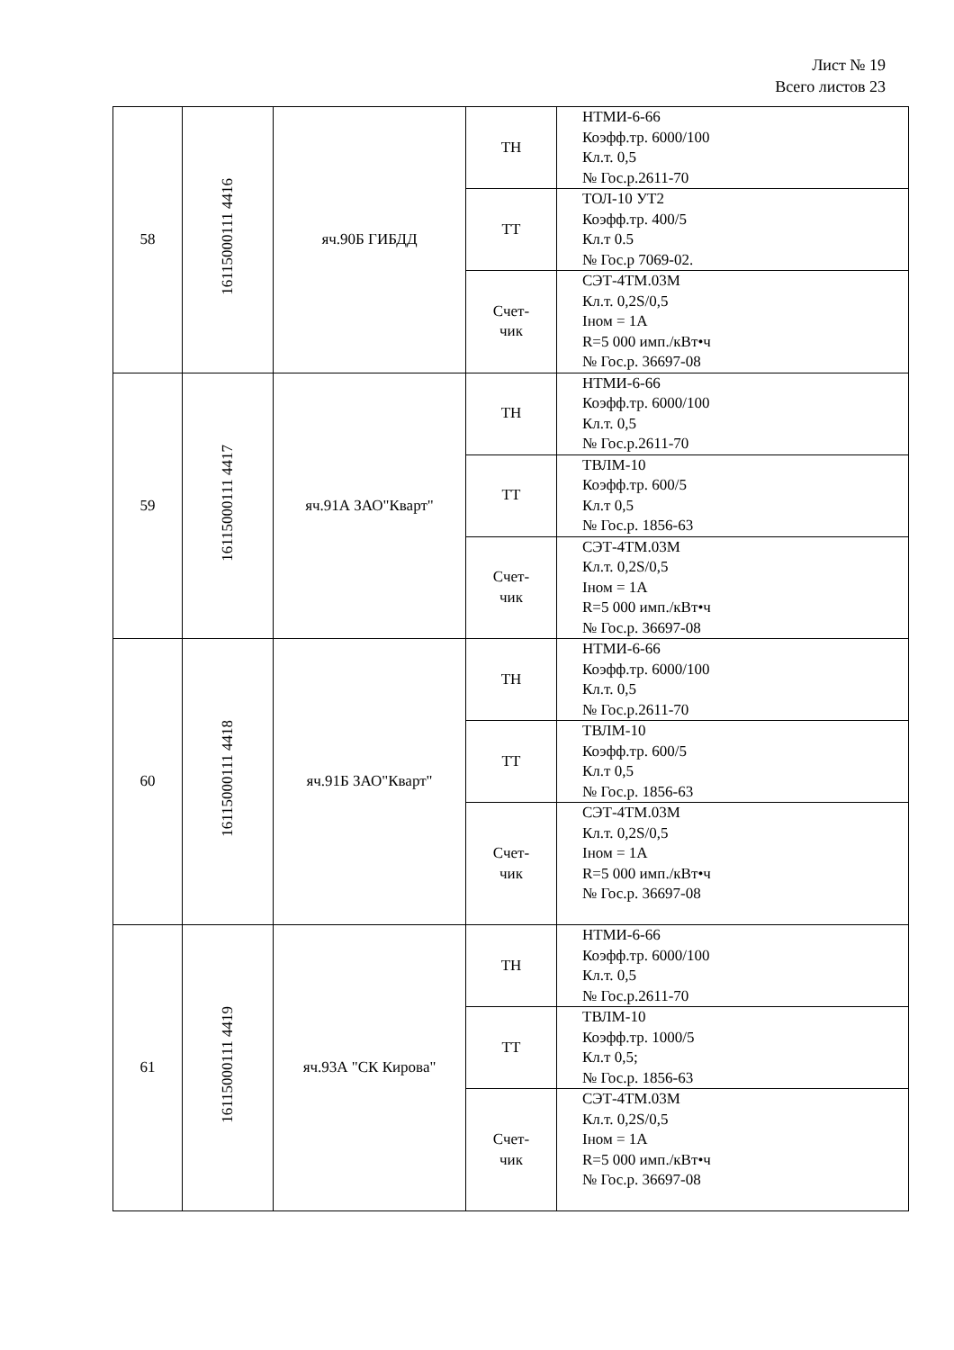Лист № 19
Всего листов 23
| 58 | 16115000111 4416 | яч.90Б ГИБДД | ТН | НТМИ-6-66 Коэфф.тр. 6000/100 Кл.т. 0,5 № Гос.р.2611-70 |
| | | | ТТ | ТОЛ-10 УТ2 Коэфф.тр. 400/5 Кл.т 0.5 № Гос.р 7069-02. |
| | | | Счет- чик | СЭТ-4ТМ.03М Кл.т. 0,2S/0,5 Iном = 1А R=5 000 имп./кВт•ч № Гос.р. 36697-08 |
| 59 | 16115000111 4417 | яч.91А ЗАО"Кварт" | ТН | НТМИ-6-66 Коэфф.тр. 6000/100 Кл.т. 0,5 № Гос.р.2611-70 |
| | | | ТТ | ТВЛМ-10 Коэфф.тр. 600/5 Кл.т 0,5 № Гос.р. 1856-63 |
| | | | Счет- чик | СЭТ-4ТМ.03М Кл.т. 0,2S/0,5 Iном = 1А R=5 000 имп./кВт•ч № Гос.р. 36697-08 |
| 60 | 16115000111 4418 | яч.91Б ЗАО"Кварт" | ТН | НТМИ-6-66 Коэфф.тр. 6000/100 Кл.т. 0,5 № Гос.р.2611-70 |
| | | | ТТ | ТВЛМ-10 Коэфф.тр. 600/5 Кл.т 0,5 № Гос.р. 1856-63 |
| | | | Счет- чик | СЭТ-4ТМ.03М Кл.т. 0,2S/0,5 Iном = 1А R=5 000 имп./кВт•ч № Гос.р. 36697-08 |
| 61 | 16115000111 4419 | яч.93А "СК Кирова" | ТН | НТМИ-6-66 Коэфф.тр. 6000/100 Кл.т. 0,5 № Гос.р.2611-70 |
| | | | ТТ | ТВЛМ-10 Коэфф.тр. 1000/5 Кл.т 0,5; № Гос.р. 1856-63 |
| | | | Счет- чик | СЭТ-4ТМ.03М Кл.т. 0,2S/0,5 Iном = 1А R=5 000 имп./кВт•ч № Гос.р. 36697-08 |